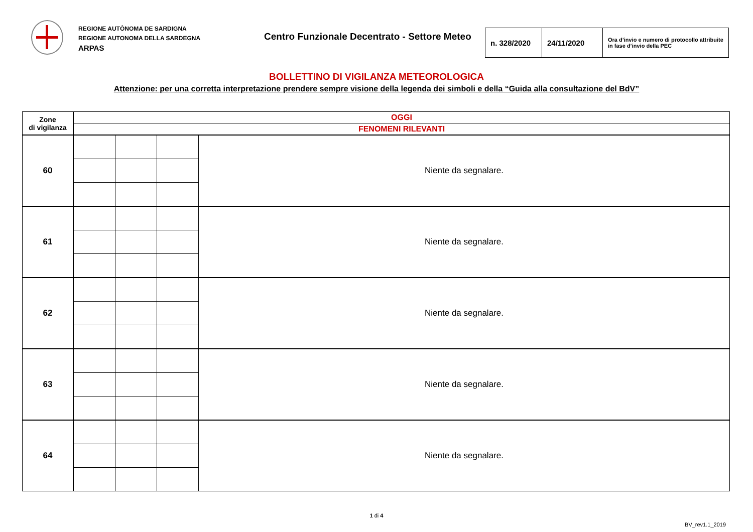REGIONE AUTÒNOMA DE SARDIGNA
REGIONE AUTONOMA DELLA SARDEGNA
ARPAS
Centro Funzionale Decentrato - Settore Meteo
| n. 328/2020 | 24/11/2020 | Ora d’invio e numero di protocollo attribuite in fase d’invio della PEC |
BOLLETTINO DI VIGILANZA METEOROLOGICA
Attenzione: per una corretta interpretazione prendere sempre visione della legenda dei simboli e della “Guida alla consultazione del BdV”
| Zone di vigilanza | OGGI | | | |
| | FENOMENI RILEVANTI | | | |
| 60 | | | | Niente da segnalare. |
| 61 | | | | Niente da segnalare. |
| 62 | | | | Niente da segnalare. |
| 63 | | | | Niente da segnalare. |
| 64 | | | | Niente da segnalare. |
1 di 4
BV_rev1.1_2019